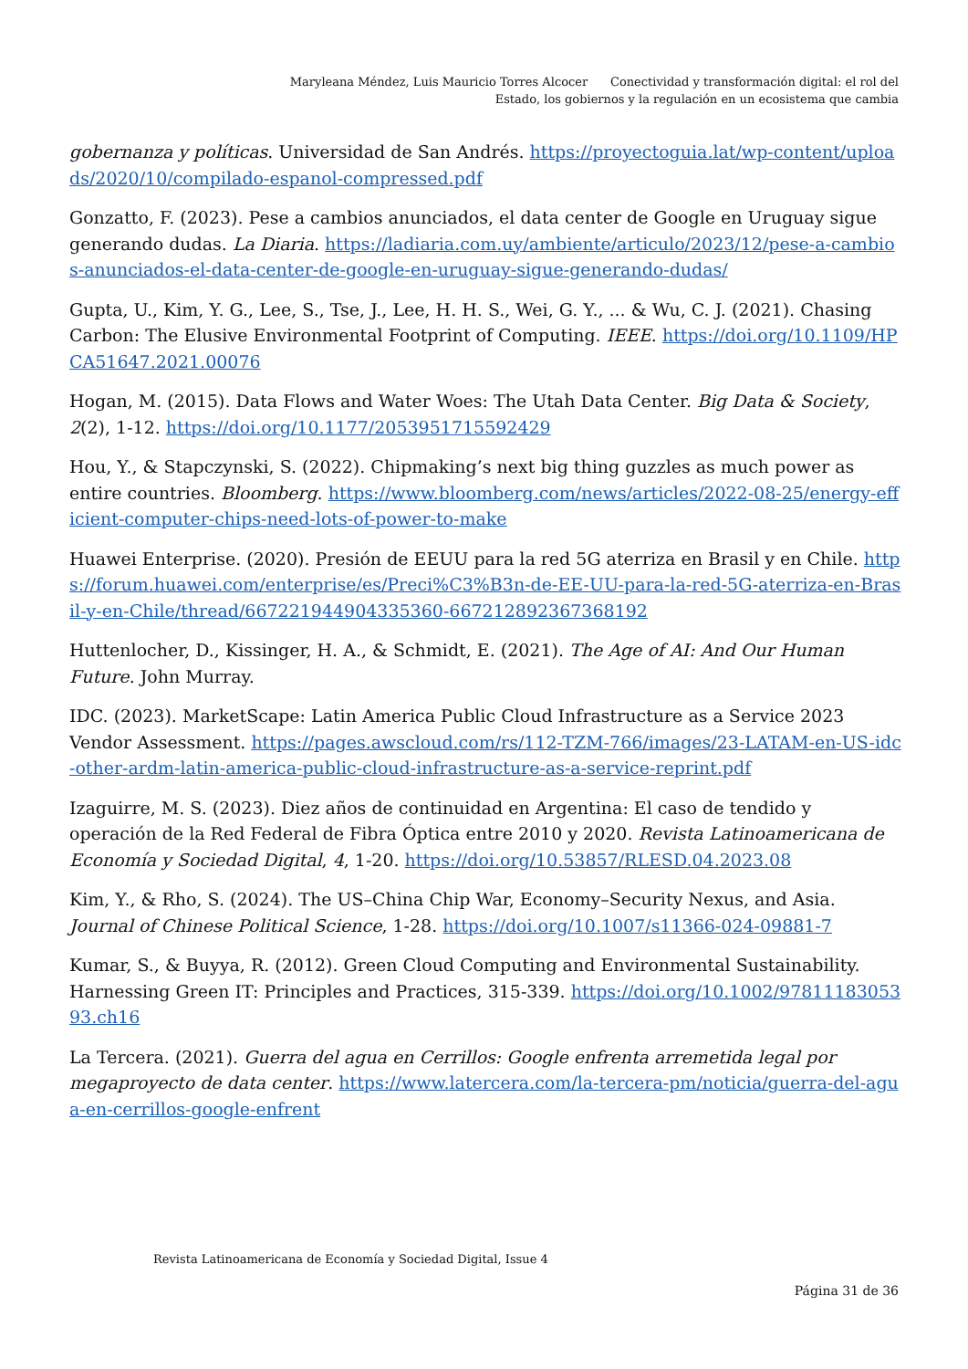Maryleana Méndez, Luis Mauricio Torres Alcocer Conectividad y transformación digital: el rol del Estado, los gobiernos y la regulación en un ecosistema que cambia
gobernanza y políticas. Universidad de San Andrés. https://proyectoguia.lat/wp-content/uploads/2020/10/compilado-espanol-compressed.pdf
Gonzatto, F. (2023). Pese a cambios anunciados, el data center de Google en Uruguay sigue generando dudas. La Diaria. https://ladiaria.com.uy/ambiente/articulo/2023/12/pese-a-cambios-anunciados-el-data-center-de-google-en-uruguay-sigue-generando-dudas/
Gupta, U., Kim, Y. G., Lee, S., Tse, J., Lee, H. H. S., Wei, G. Y., ... & Wu, C. J. (2021). Chasing Carbon: The Elusive Environmental Footprint of Computing. IEEE. https://doi.org/10.1109/HPCA51647.2021.00076
Hogan, M. (2015). Data Flows and Water Woes: The Utah Data Center. Big Data & Society, 2(2), 1-12. https://doi.org/10.1177/2053951715592429
Hou, Y., & Stapczynski, S. (2022). Chipmaking’s next big thing guzzles as much power as entire countries. Bloomberg. https://www.bloomberg.com/news/articles/2022-08-25/energy-efficient-computer-chips-need-lots-of-power-to-make
Huawei Enterprise. (2020). Presión de EEUU para la red 5G aterriza en Brasil y en Chile. https://forum.huawei.com/enterprise/es/Preci%C3%B3n-de-EE-UU-para-la-red-5G-aterriza-en-Brasil-y-en-Chile/thread/667221944904335360-667212892367368192
Huttenlocher, D., Kissinger, H. A., & Schmidt, E. (2021). The Age of AI: And Our Human Future. John Murray.
IDC. (2023). MarketScape: Latin America Public Cloud Infrastructure as a Service 2023 Vendor Assessment. https://pages.awscloud.com/rs/112-TZM-766/images/23-LATAM-en-US-idc-other-ardm-latin-america-public-cloud-infrastructure-as-a-service-reprint.pdf
Izaguirre, M. S. (2023). Diez años de continuidad en Argentina: El caso de tendido y operación de la Red Federal de Fibra Óptica entre 2010 y 2020. Revista Latinoamericana de Economía y Sociedad Digital, 4, 1-20. https://doi.org/10.53857/RLESD.04.2023.08
Kim, Y., & Rho, S. (2024). The US–China Chip War, Economy–Security Nexus, and Asia. Journal of Chinese Political Science, 1-28. https://doi.org/10.1007/s11366-024-09881-7
Kumar, S., & Buyya, R. (2012). Green Cloud Computing and Environmental Sustainability. Harnessing Green IT: Principles and Practices, 315-339. https://doi.org/10.1002/9781118305393.ch16
La Tercera. (2021). Guerra del agua en Cerrillos: Google enfrenta arremetida legal por megaproyecto de data center. https://www.latercera.com/la-tercera-pm/noticia/guerra-del-agua-en-cerrillos-google-enfrent
Revista Latinoamericana de Economía y Sociedad Digital, Issue 4
Página 31 de 36